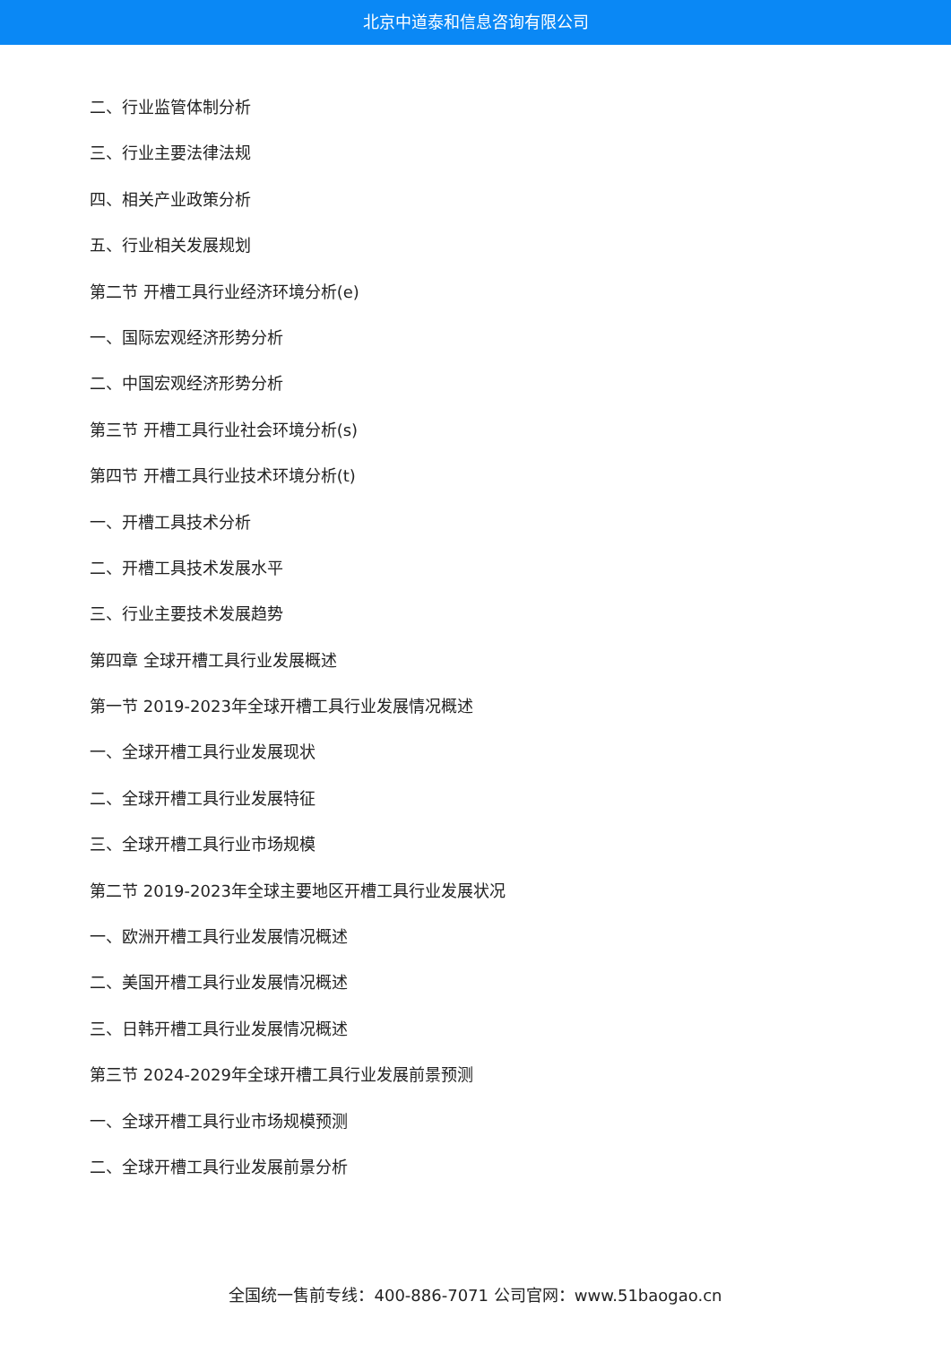北京中道泰和信息咨询有限公司
二、行业监管体制分析
三、行业主要法律法规
四、相关产业政策分析
五、行业相关发展规划
第二节 开槽工具行业经济环境分析(e)
一、国际宏观经济形势分析
二、中国宏观经济形势分析
第三节 开槽工具行业社会环境分析(s)
第四节 开槽工具行业技术环境分析(t)
一、开槽工具技术分析
二、开槽工具技术发展水平
三、行业主要技术发展趋势
第四章 全球开槽工具行业发展概述
第一节 2019-2023年全球开槽工具行业发展情况概述
一、全球开槽工具行业发展现状
二、全球开槽工具行业发展特征
三、全球开槽工具行业市场规模
第二节 2019-2023年全球主要地区开槽工具行业发展状况
一、欧洲开槽工具行业发展情况概述
二、美国开槽工具行业发展情况概述
三、日韩开槽工具行业发展情况概述
第三节 2024-2029年全球开槽工具行业发展前景预测
一、全球开槽工具行业市场规模预测
二、全球开槽工具行业发展前景分析
全国统一售前专线：400-886-7071 公司官网：www.51baogao.cn